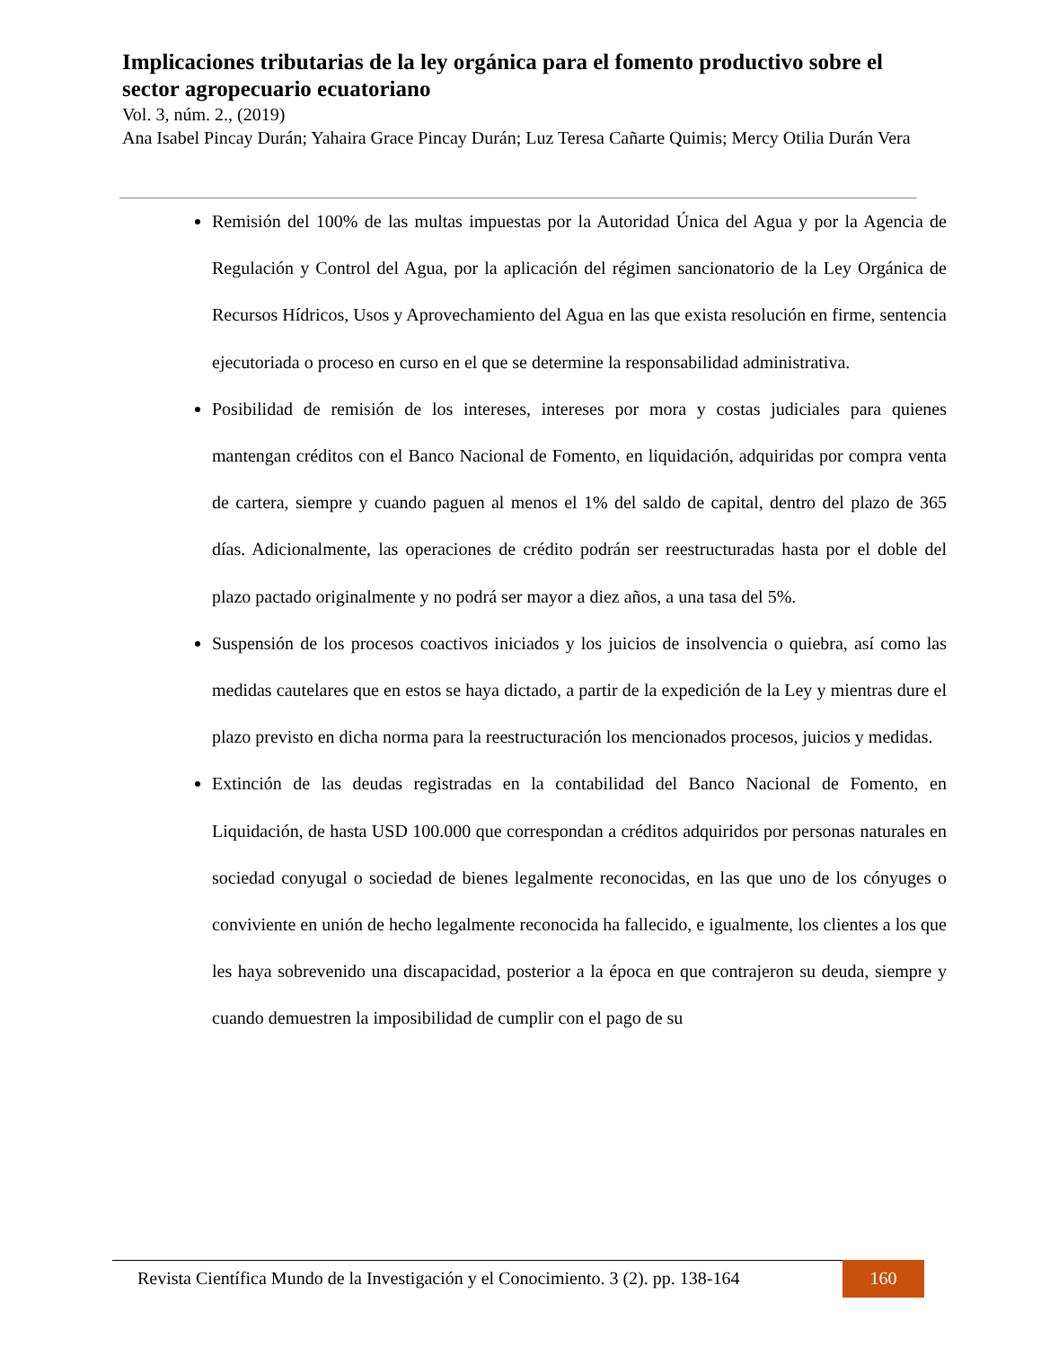Implicaciones tributarias de la ley orgánica para el fomento productivo sobre el sector agropecuario ecuatoriano
Vol. 3, núm. 2., (2019)
Ana Isabel Pincay Durán; Yahaira Grace Pincay Durán; Luz Teresa Cañarte Quimis; Mercy Otilia Durán Vera
Remisión del 100% de las multas impuestas por la Autoridad Única del Agua y por la Agencia de Regulación y Control del Agua, por la aplicación del régimen sancionatorio de la Ley Orgánica de Recursos Hídricos, Usos y Aprovechamiento del Agua en las que exista resolución en firme, sentencia ejecutoriada o proceso en curso en el que se determine la responsabilidad administrativa.
Posibilidad de remisión de los intereses, intereses por mora y costas judiciales para quienes mantengan créditos con el Banco Nacional de Fomento, en liquidación, adquiridas por compra venta de cartera, siempre y cuando paguen al menos el 1% del saldo de capital, dentro del plazo de 365 días. Adicionalmente, las operaciones de crédito podrán ser reestructuradas hasta por el doble del plazo pactado originalmente y no podrá ser mayor a diez años, a una tasa del 5%.
Suspensión de los procesos coactivos iniciados y los juicios de insolvencia o quiebra, así como las medidas cautelares que en estos se haya dictado, a partir de la expedición de la Ley y mientras dure el plazo previsto en dicha norma para la reestructuración los mencionados procesos, juicios y medidas.
Extinción de las deudas registradas en la contabilidad del Banco Nacional de Fomento, en Liquidación, de hasta USD 100.000 que correspondan a créditos adquiridos por personas naturales en sociedad conyugal o sociedad de bienes legalmente reconocidas, en las que uno de los cónyuges o conviviente en unión de hecho legalmente reconocida ha fallecido, e igualmente, los clientes a los que les haya sobrevenido una discapacidad, posterior a la época en que contrajeron su deuda, siempre y cuando demuestren la imposibilidad de cumplir con el pago de su
Revista Científica Mundo de la Investigación y el Conocimiento. 3 (2). pp. 138-164 160